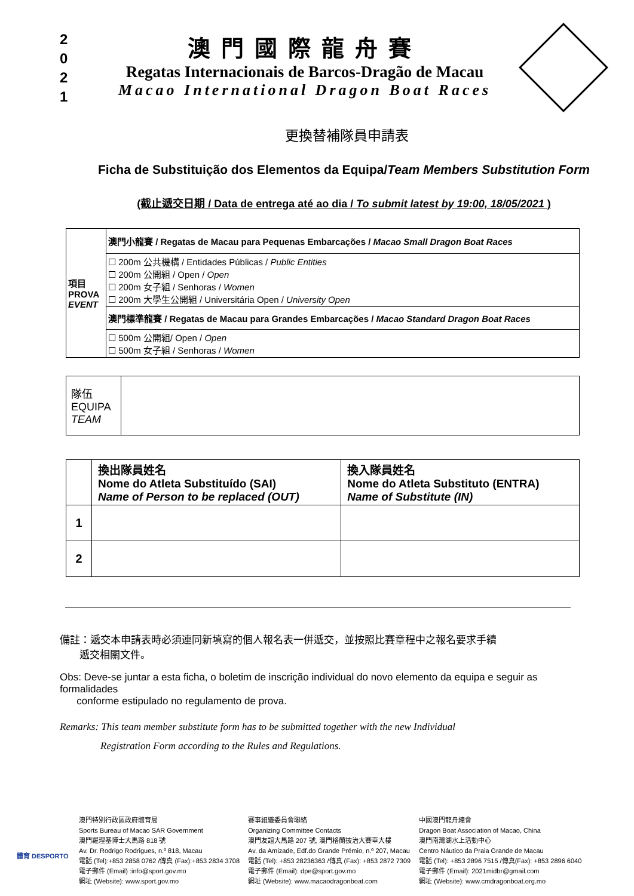2
0
2
1
澳門國際龍舟賽
Regatas Internacionais de Barcos-Dragão de Macau
Macao International Dragon Boat Races
更換替補隊員申請表
Ficha de Substituição dos Elementos da Equipa/Team Members Substitution Form
(截止遞交日期 / Data de entrega até ao dia / To submit latest by 19:00, 18/05/2021 )
| 項目 PROVA EVENT | 澳門小龍賽 / Regatas de Macau para Pequenas Embarcações / Macao Small Dragon Boat Races |
| | ☐ 200m 公共機構 / Entidades Públicas / Public Entities ☐ 200m 公開組 / Open / Open ☐ 200m 女子組 / Senhoras / Women ☐ 200m 大學生公開組 / Universitária Open / University Open |
| | 澳門標準龍賽 / Regatas de Macau para Grandes Embarcações / Macao Standard Dragon Boat Races |
| | ☐ 500m 公開組/ Open / Open ☐ 500m 女子組 / Senhoras / Women |
| 隊伍 EQUIPA TEAM | |
| | 換出隊員姓名 Nome do Atleta Substituído (SAI) Name of Person to be replaced (OUT) | 換入隊員姓名 Nome do Atleta Substituto (ENTRA) Name of Substitute (IN) |
| 1 | | |
| 2 | | |
備註：遞交本申請表時必須連同新填寫的個人報名表一併遞交，並按照比賽章程中之報名要求手續
遞交相關文件。
Obs: Deve-se juntar a esta ficha, o boletim de inscrição individual do novo elemento da equipa e seguir as formalidades
conforme estipulado no regulamento de prova.
Remarks: This team member substitute form has to be submitted together with the new Individual
Registration Form according to the Rules and Regulations.
體育 DESPORTO
澳門特別行政區政府體育局
Sports Bureau of Macao SAR Government
澳門羅理基博士大馬路 818 號
Av. Dr. Rodrigo Rodrigues, n.º 818, Macau
電話 (Tel):+853 2858 0762 /傳真 (Fax):+853 2834 3708
電子郵件 (Email) :info@sport.gov.mo
網址 (Website): www.sport.gov.mo
賽事組織委員會聯絡
Organizing Committee Contacts
澳門友誼大馬路 207 號, 澳門格蘭披治大賽車大樓
Av. da Amizade, Edf.do Grande Prémio, n.º 207, Macau
電話 (Tel): +853 28236363 /傳真 (Fax): +853 2872 7309
電子郵件 (Email): dpe@sport.gov.mo
網址 (Website): www.macaodragonboat.com
中國澳門龍舟總會
Dragon Boat Association of Macao, China
澳門南灣湖水上活動中心
Centro Náutico da Praia Grande de Macau
電話 (Tel): +853 2896 7515 /傳真(Fax): +853 2896 6040
電子郵件 (Email): 2021midbr@gmail.com
網址 (Website): www.cmdragonboat.org.mo